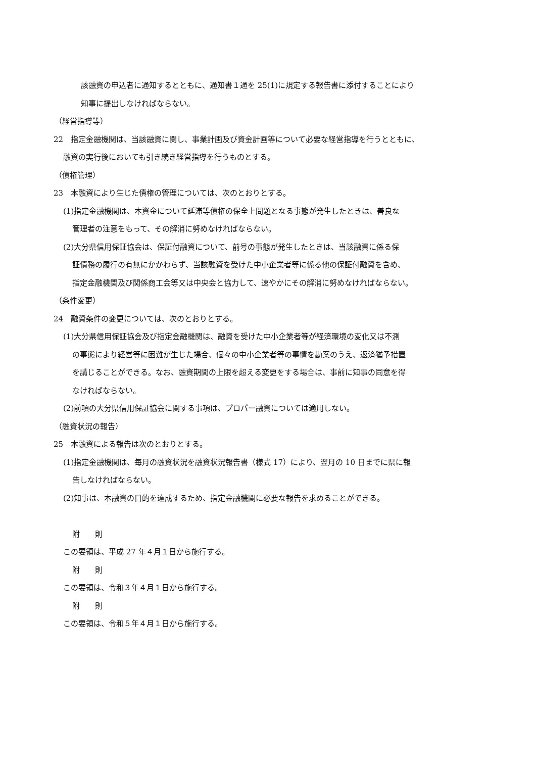該融資の申込者に通知するとともに、通知書１通を 25(1)に規定する報告書に添付することにより
知事に提出しなければならない。
（経営指導等）
22　指定金融機関は、当該融資に関し、事業計画及び資金計画等について必要な経営指導を行うとともに、
融資の実行後においても引き続き経営指導を行うものとする。
（債権管理）
23　本融資により生じた債権の管理については、次のとおりとする。
(1)指定金融機関は、本資金について延滞等債権の保全上問題となる事態が発生したときは、善良な
管理者の注意をもって、その解消に努めなければならない。
(2)大分県信用保証協会は、保証付融資について、前号の事態が発生したときは、当該融資に係る保
証債務の履行の有無にかかわらず、当該融資を受けた中小企業者等に係る他の保証付融資を含め、
指定金融機関及び関係商工会等又は中央会と協力して、速やかにその解消に努めなければならない。
（条件変更）
24　融資条件の変更については、次のとおりとする。
(1)大分県信用保証協会及び指定金融機関は、融資を受けた中小企業者等が経済環境の変化又は不測
の事態により経営等に困難が生じた場合、個々の中小企業者等の事情を勘案のうえ、返済猶予措置
を講じることができる。なお、融資期間の上限を超える変更をする場合は、事前に知事の同意を得
なければならない。
(2)前項の大分県信用保証協会に関する事項は、プロパー融資については適用しない。
（融資状況の報告）
25　本融資による報告は次のとおりとする。
(1)指定金融機関は、毎月の融資状況を融資状況報告書（様式 17）により、翌月の 10 日までに県に報
告しなければならない。
(2)知事は、本融資の目的を達成するため、指定金融機関に必要な報告を求めることができる。
附　　則
この要領は、平成 27 年４月１日から施行する。
附　　則
この要領は、令和３年４月１日から施行する。
附　　則
この要領は、令和５年４月１日から施行する。